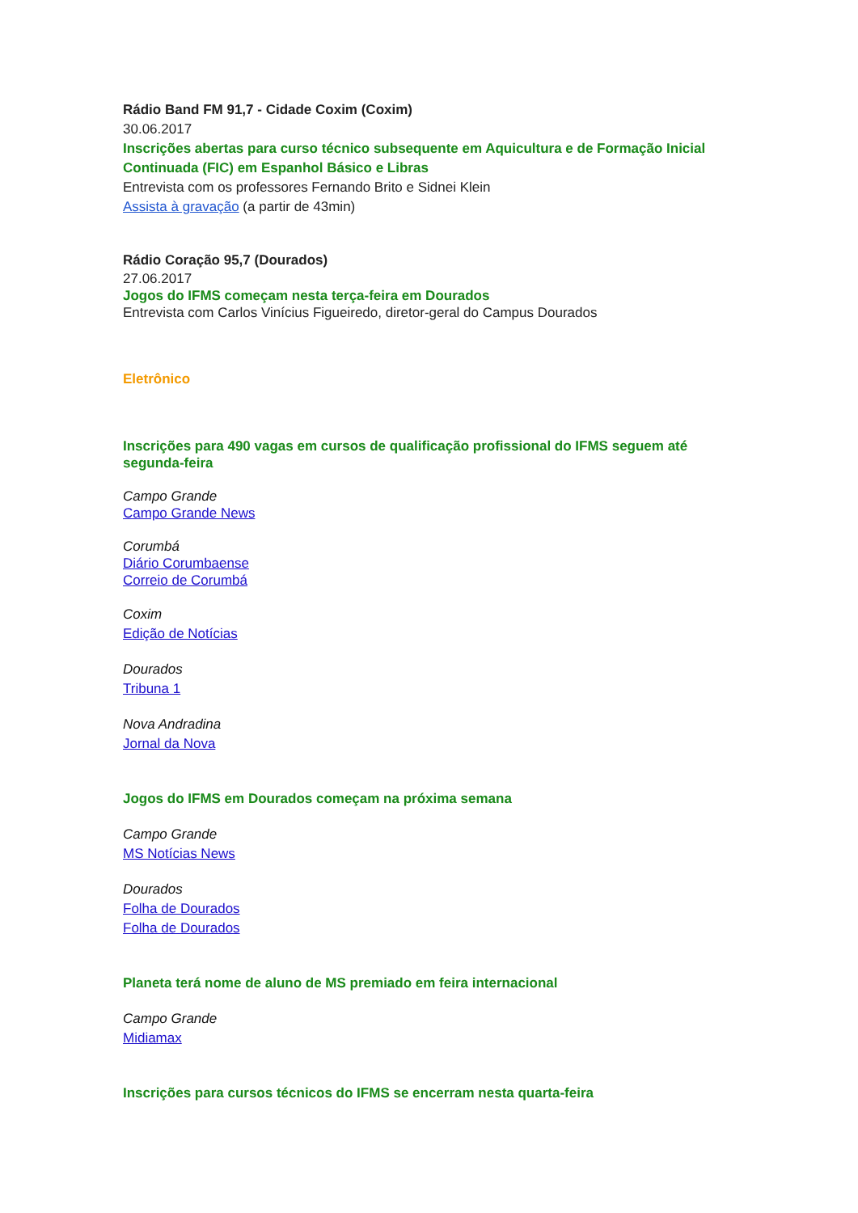Rádio Band FM 91,7 - Cidade Coxim (Coxim)
30.06.2017
Inscrições abertas para curso técnico subsequente em Aquicultura e de Formação Inicial Continuada (FIC) em Espanhol Básico e Libras
Entrevista com os professores Fernando Brito e Sidnei Klein
Assista à gravação (a partir de 43min)
Rádio Coração 95,7 (Dourados)
27.06.2017
Jogos do IFMS começam nesta terça-feira em Dourados
Entrevista com Carlos Vinícius Figueiredo, diretor-geral do Campus Dourados
Eletrônico
Inscrições para 490 vagas em cursos de qualificação profissional do IFMS seguem até segunda-feira
Campo Grande
Campo Grande News
Corumbá
Diário Corumbaense
Correio de Corumbá
Coxim
Edição de Notícias
Dourados
Tribuna 1
Nova Andradina
Jornal da Nova
Jogos do IFMS em Dourados começam na próxima semana
Campo Grande
MS Notícias News
Dourados
Folha de Dourados
Folha de Dourados
Planeta terá nome de aluno de MS premiado em feira internacional
Campo Grande
Midiamax
Inscrições para cursos técnicos do IFMS se encerram nesta quarta-feira